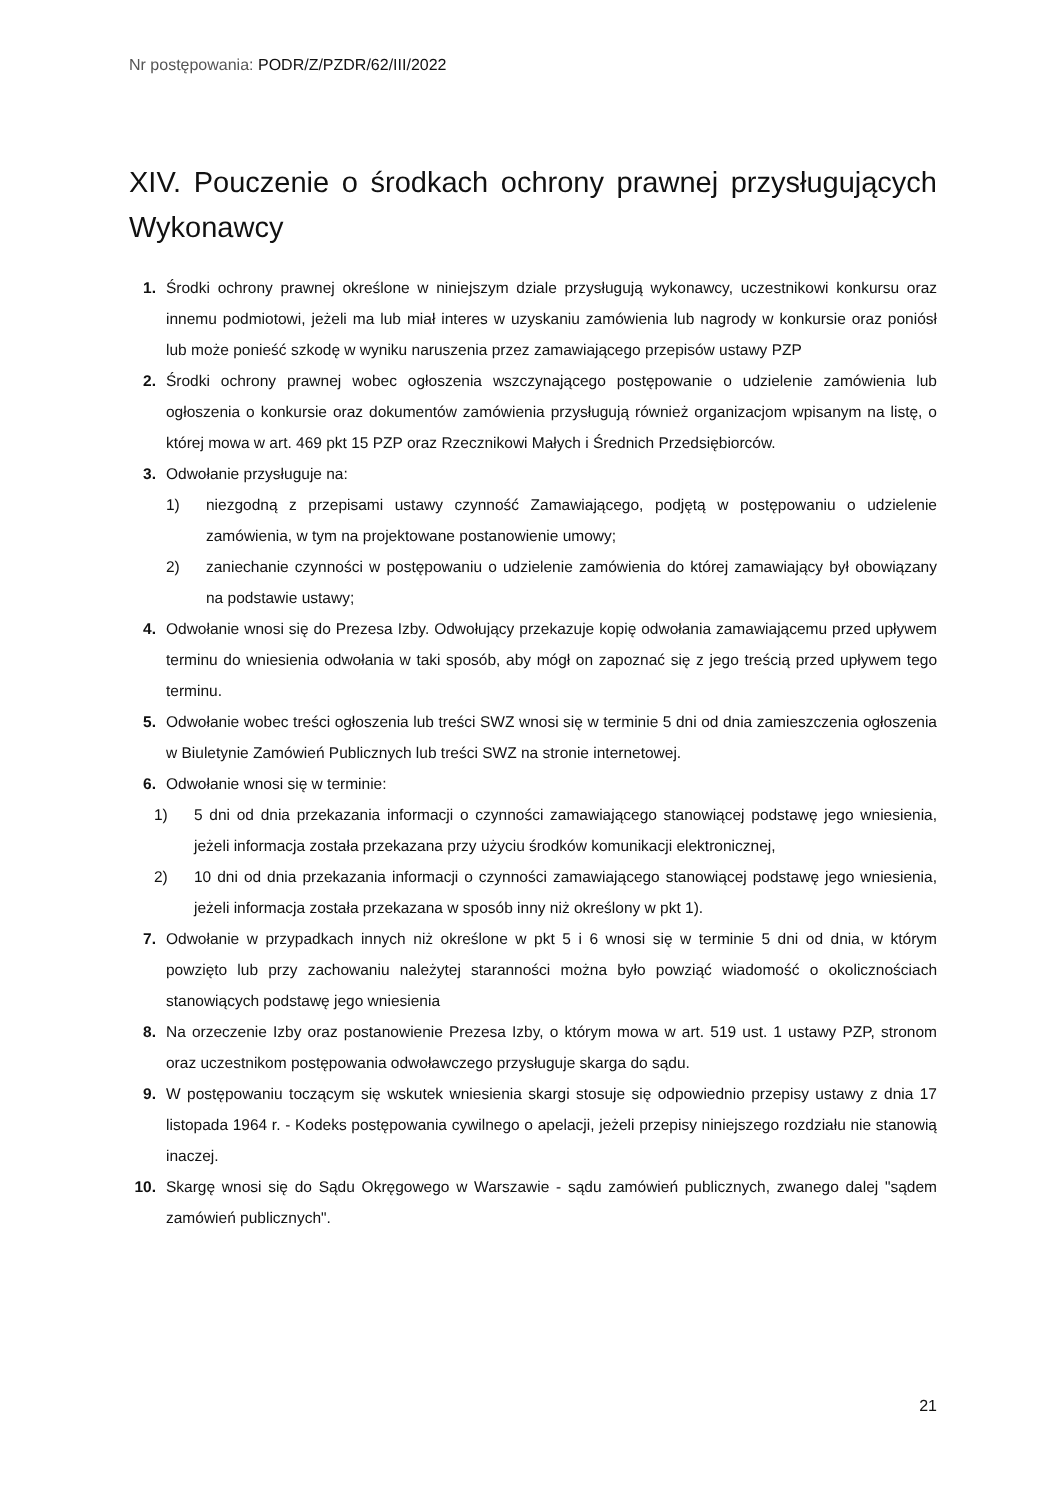Nr postępowania: PODR/Z/PZDR/62/III/2022
XIV. Pouczenie o środkach ochrony prawnej przysługujących Wykonawcy
1. Środki ochrony prawnej określone w niniejszym dziale przysługują wykonawcy, uczestnikowi konkursu oraz innemu podmiotowi, jeżeli ma lub miał interes w uzyskaniu zamówienia lub nagrody w konkursie oraz poniósł lub może ponieść szkodę w wyniku naruszenia przez zamawiającego przepisów ustawy PZP
2. Środki ochrony prawnej wobec ogłoszenia wszczynającego postępowanie o udzielenie zamówienia lub ogłoszenia o konkursie oraz dokumentów zamówienia przysługują również organizacjom wpisanym na listę, o której mowa w art. 469 pkt 15 PZP oraz Rzecznikowi Małych i Średnich Przedsiębiorców.
3. Odwołanie przysługuje na:
1) niezgodną z przepisami ustawy czynność Zamawiającego, podjętą w postępowaniu o udzielenie zamówienia, w tym na projektowane postanowienie umowy;
2) zaniechanie czynności w postępowaniu o udzielenie zamówienia do której zamawiający był obowiązany na podstawie ustawy;
4. Odwołanie wnosi się do Prezesa Izby. Odwołujący przekazuje kopię odwołania zamawiającemu przed upływem terminu do wniesienia odwołania w taki sposób, aby mógł on zapoznać się z jego treścią przed upływem tego terminu.
5. Odwołanie wobec treści ogłoszenia lub treści SWZ wnosi się w terminie 5 dni od dnia zamieszczenia ogłoszenia w Biuletynie Zamówień Publicznych lub treści SWZ na stronie internetowej.
6. Odwołanie wnosi się w terminie:
1) 5 dni od dnia przekazania informacji o czynności zamawiającego stanowiącej podstawę jego wniesienia, jeżeli informacja została przekazana przy użyciu środków komunikacji elektronicznej,
2) 10 dni od dnia przekazania informacji o czynności zamawiającego stanowiącej podstawę jego wniesienia, jeżeli informacja została przekazana w sposób inny niż określony w pkt 1).
7. Odwołanie w przypadkach innych niż określone w pkt 5 i 6 wnosi się w terminie 5 dni od dnia, w którym powzięto lub przy zachowaniu należytej staranności można było powziąć wiadomość o okolicznościach stanowiących podstawę jego wniesienia
8. Na orzeczenie Izby oraz postanowienie Prezesa Izby, o którym mowa w art. 519 ust. 1 ustawy PZP, stronom oraz uczestnikom postępowania odwoławczego przysługuje skarga do sądu.
9. W postępowaniu toczącym się wskutek wniesienia skargi stosuje się odpowiednio przepisy ustawy z dnia 17 listopada 1964 r. - Kodeks postępowania cywilnego o apelacji, jeżeli przepisy niniejszego rozdziału nie stanowią inaczej.
10. Skargę wnosi się do Sądu Okręgowego w Warszawie - sądu zamówień publicznych, zwanego dalej "sądem zamówień publicznych".
21